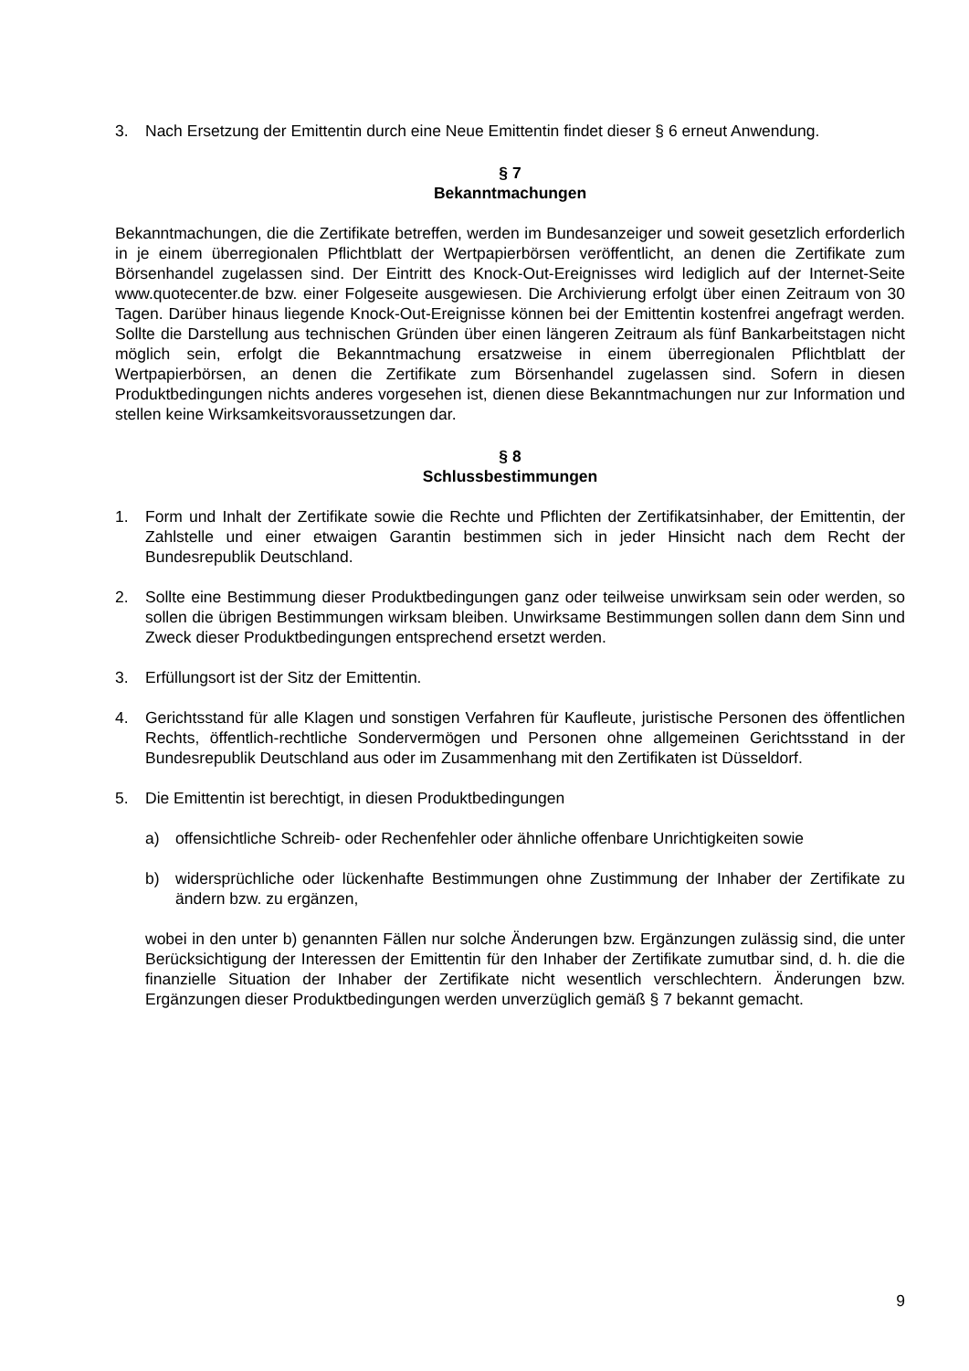3. Nach Ersetzung der Emittentin durch eine Neue Emittentin findet dieser § 6 erneut Anwendung.
§ 7
Bekanntmachungen
Bekanntmachungen, die die Zertifikate betreffen, werden im Bundesanzeiger und soweit gesetzlich erforderlich in je einem überregionalen Pflichtblatt der Wertpapierbörsen veröffentlicht, an denen die Zertifikate zum Börsenhandel zugelassen sind. Der Eintritt des Knock-Out-Ereignisses wird lediglich auf der Internet-Seite www.quotecenter.de bzw. einer Folgeseite ausgewiesen. Die Archivierung erfolgt über einen Zeitraum von 30 Tagen. Darüber hinaus liegende Knock-Out-Ereignisse können bei der Emittentin kostenfrei angefragt werden. Sollte die Darstellung aus technischen Gründen über einen längeren Zeitraum als fünf Bankarbeitstagen nicht möglich sein, erfolgt die Bekanntmachung ersatzweise in einem überregionalen Pflichtblatt der Wertpapierbörsen, an denen die Zertifikate zum Börsenhandel zugelassen sind. Sofern in diesen Produktbedingungen nichts anderes vorgesehen ist, dienen diese Bekanntmachungen nur zur Information und stellen keine Wirksamkeitsvoraussetzungen dar.
§ 8
Schlussbestimmungen
1. Form und Inhalt der Zertifikate sowie die Rechte und Pflichten der Zertifikatsinhaber, der Emittentin, der Zahlstelle und einer etwaigen Garantin bestimmen sich in jeder Hinsicht nach dem Recht der Bundesrepublik Deutschland.
2. Sollte eine Bestimmung dieser Produktbedingungen ganz oder teilweise unwirksam sein oder werden, so sollen die übrigen Bestimmungen wirksam bleiben. Unwirksame Bestimmungen sollen dann dem Sinn und Zweck dieser Produktbedingungen entsprechend ersetzt werden.
3. Erfüllungsort ist der Sitz der Emittentin.
4. Gerichtsstand für alle Klagen und sonstigen Verfahren für Kaufleute, juristische Personen des öffentlichen Rechts, öffentlich-rechtliche Sondervermögen und Personen ohne allgemeinen Gerichtsstand in der Bundesrepublik Deutschland aus oder im Zusammenhang mit den Zertifikaten ist Düsseldorf.
5. Die Emittentin ist berechtigt, in diesen Produktbedingungen
a) offensichtliche Schreib- oder Rechenfehler oder ähnliche offenbare Unrichtigkeiten sowie
b) widersprüchliche oder lückenhafte Bestimmungen ohne Zustimmung der Inhaber der Zertifikate zu ändern bzw. zu ergänzen,
wobei in den unter b) genannten Fällen nur solche Änderungen bzw. Ergänzungen zulässig sind, die unter Berücksichtigung der Interessen der Emittentin für den Inhaber der Zertifikate zumutbar sind, d. h. die die finanzielle Situation der Inhaber der Zertifikate nicht wesentlich verschlechtern. Änderungen bzw. Ergänzungen dieser Produktbedingungen werden unverzüglich gemäß § 7 bekannt gemacht.
9